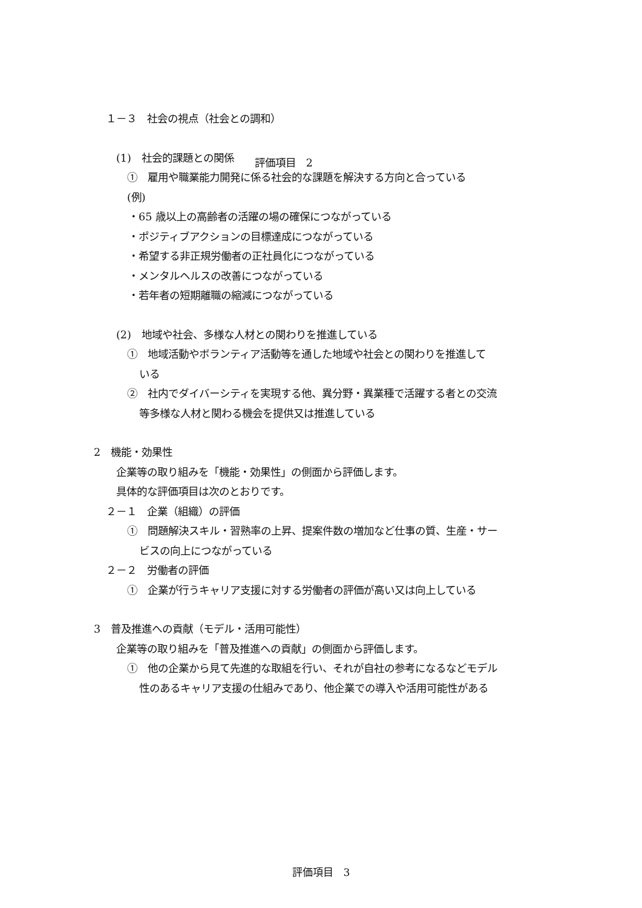１－３　社会の視点（社会との調和）
(1)　社会的課題との関係　　評価項目　2
①　雇用や職業能力開発に係る社会的な課題を解決する方向と合っている
(例)
・65 歳以上の高齢者の活躍の場の確保につながっている
・ポジティブアクションの目標達成につながっている
・希望する非正規労働者の正社員化につながっている
・メンタルヘルスの改善につながっている
・若年者の短期離職の縮減につながっている
(2)　地域や社会、多様な人材との関わりを推進している
①　地域活動やボランティア活動等を通した地域や社会との関わりを推進して
いる
②　社内でダイバーシティを実現する他、異分野・異業種で活躍する者との交流
等多様な人材と関わる機会を提供又は推進している
2　機能・効果性
企業等の取り組みを「機能・効果性」の側面から評価します。
具体的な評価項目は次のとおりです。
２－１　企業（組織）の評価
①　問題解決スキル・習熟率の上昇、提案件数の増加など仕事の質、生産・サー
ビスの向上につながっている
２－２　労働者の評価
①　企業が行うキャリア支援に対する労働者の評価が高い又は向上している
3　普及推進への貢献（モデル・活用可能性）
企業等の取り組みを「普及推進への貢献」の側面から評価します。
①　他の企業から見て先進的な取組を行い、それが自社の参考になるなどモデル
性のあるキャリア支援の仕組みであり、他企業での導入や活用可能性がある
評価項目　3